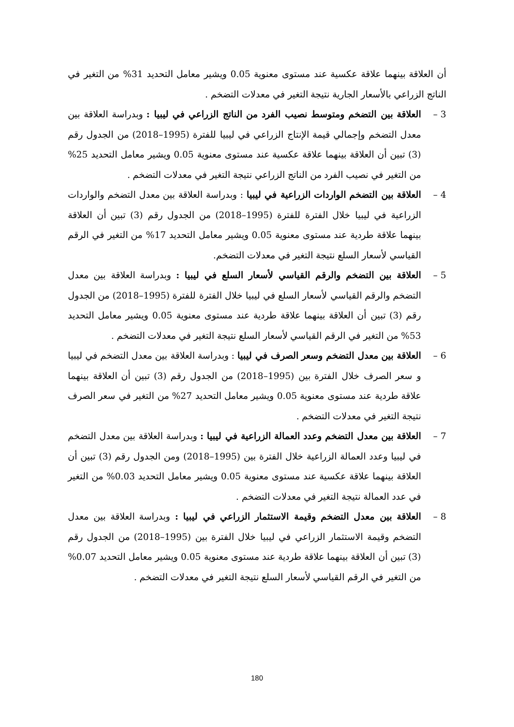أن العلاقة بينهما علاقة عكسية عند مستوى معنوية 0.05 ويشير معامل التحديد 31% من التغير في الناتج الزراعي بالأسعار الجارية نتيجة التغير في معدلات التضخم .
3 – العلاقة بين التضخم ومتوسط نصيب الفرد من الناتج الزراعي في ليبيا : وبدراسة العلاقة بين معدل التضخم وإجمالي قيمة الإنتاج الزراعي في ليبيا للفترة (1995–2018) من الجدول رقم (3) تبين أن العلاقة بينهما علاقة عكسية عند مستوى معنوية 0.05 ويشير معامل التحديد 25% من التغير في نصيب الفرد من الناتج الزراعي نتيجة التغير في معدلات التضخم .
4 – العلاقة بين التضخم الواردات الزراعية في ليبيا : وبدراسة العلاقة بين معدل التضخم والواردات الزراعية في ليبيا خلال الفترة للفترة (1995–2018) من الجدول رقم (3) تبين أن العلاقة بينهما علاقة طردية عند مستوى معنوية 0.05 ويشير معامل التحديد 17% من التغير في الرقم القياسي لأسعار السلع نتيجة التغير في معدلات التضخم.
5 – العلاقة بين التضخم والرقم القياسي لأسعار السلع في ليبيا : وبدراسة العلاقة بين معدل التضخم والرقم القياسي لأسعار السلع في ليبيا خلال الفترة للفترة (1995–2018) من الجدول رقم (3) تبين أن العلاقة بينهما علاقة طردية عند مستوى معنوية 0.05 ويشير معامل التحديد 53% من التغير في الرقم القياسي لأسعار السلع نتيجة التغير في معدلات التضخم .
6 – العلاقة بين معدل التضخم وسعر الصرف في ليبيا : وبدراسة العلاقة بين معدل التضخم في ليبيا و سعر الصرف خلال الفترة بين (1995–2018) من الجدول رقم (3) تبين أن العلاقة بينهما علاقة طردية عند مستوى معنوية 0.05 ويشير معامل التحديد 27% من التغير في سعر الصرف نتيجة التغير في معدلات التضخم .
7 – العلاقة بين معدل التضخم وعدد العمالة الزراعية في ليبيا : وبدراسة العلاقة بين معدل التضخم في ليبيا وعدد العمالة الزراعية خلال الفترة بين (1995–2018) ومن الجدول رقم (3) تبين أن العلاقة بينهما علاقة عكسية عند مستوى معنوية 0.05 ويشير معامل التحديد 0.03% من التغير في عدد العمالة نتيجة التغير في معدلات التضخم .
8 – العلاقة بين معدل التضخم وقيمة الاستثمار الزراعي في ليبيا : وبدراسة العلاقة بين معدل التضخم وقيمة الاستثمار الزراعي في ليبيا خلال الفترة بين (1995–2018) من الجدول رقم (3) تبين أن العلاقة بينهما علاقة طردية عند مستوى معنوية 0.05 ويشير معامل التحديد 0.07% من التغير في الرقم القياسي لأسعار السلع نتيجة التغير في معدلات التضخم .
180